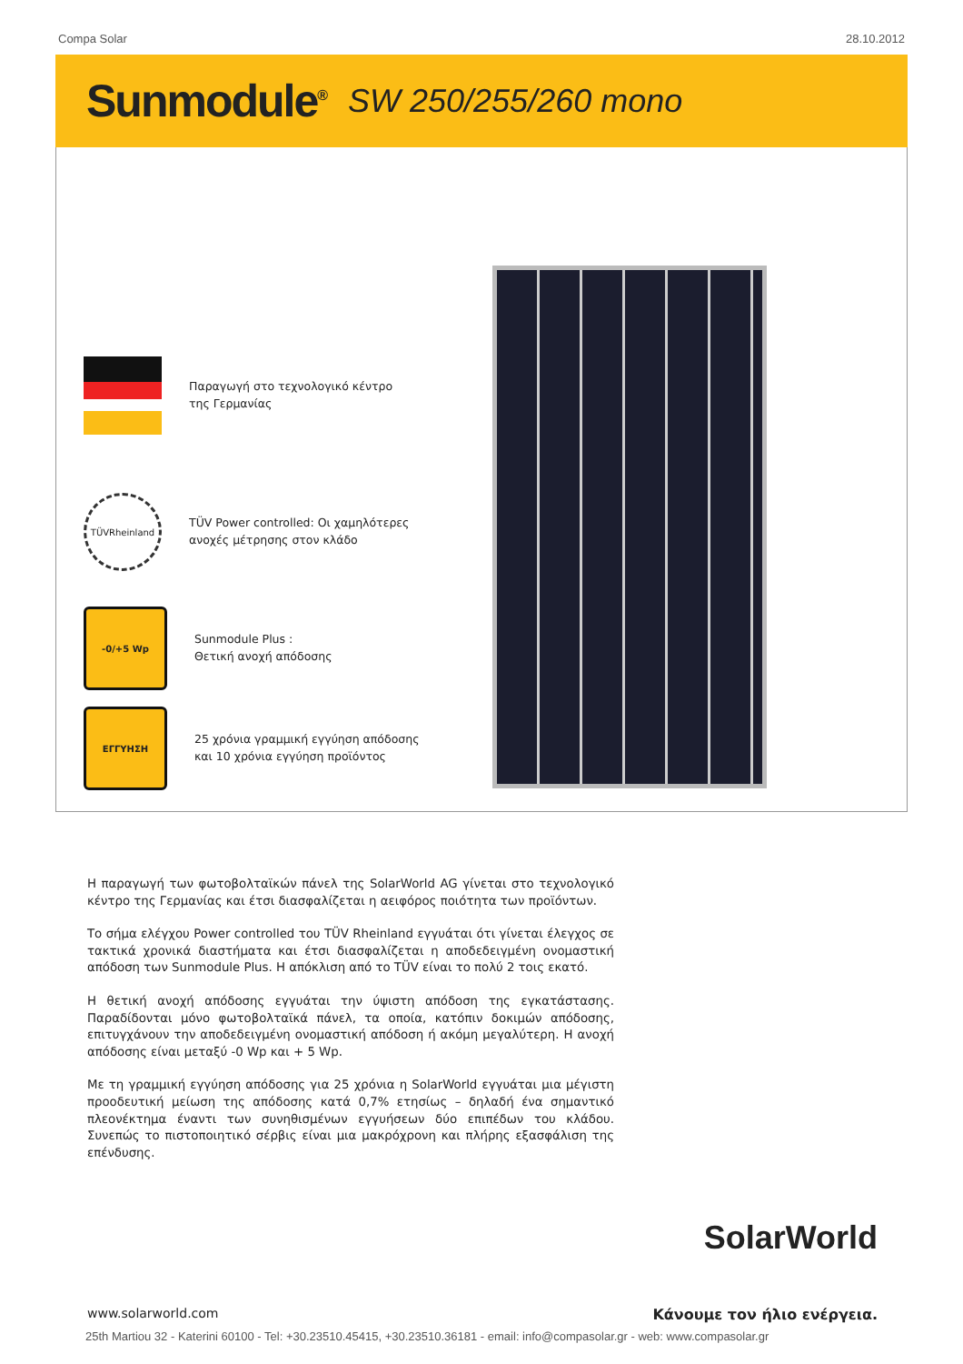Compa Solar 28.10.2012
Sunmodule<sup>®</sup> SW 250/255/260 mono
Παραγωγή στο τεχνολογικό κέντρο
της Γερμανίας
TÜVRheinland
TÜV Power controlled: Οι χαμηλότερες
ανοχές μέτρησης στον κλάδο
-0/+5 Wp
Sunmodule Plus :
Θετική ανοχή απόδοσης
ΕΓΓΥΗΣΗ
25 χρόνια γραμμική εγγύηση απόδοσης
και 10 χρόνια εγγύηση προϊόντος
Η παραγωγή των φωτοβολταϊκών πάνελ της SolarWorld AG γίνεται στο τεχνολογικό κέντρο της Γερμανίας και έτσι διασφαλίζεται η αειφόρος ποιότητα των προϊόντων.
Το σήμα ελέγχου Power controlled του TÜV Rheinland εγγυάται ότι γίνεται έλεγχος σε τακτικά χρονικά διαστήματα και έτσι διασφαλίζεται η αποδεδειγμένη ονομαστική απόδοση των Sunmodule Plus. Η απόκλιση από το TÜV είναι το πολύ 2 τοις εκατό.
Η θετική ανοχή απόδοσης εγγυάται την ύψιστη απόδοση της εγκατάστασης. Παραδίδονται μόνο φωτοβολταϊκά πάνελ, τα οποία, κατόπιν δοκιμών απόδοσης, επιτυγχάνουν την αποδεδειγμένη ονομαστική απόδοση ή ακόμη μεγαλύτερη. Η ανοχή απόδοσης είναι μεταξύ -0 Wp και + 5 Wp.
Με τη γραμμική εγγύηση απόδοσης για 25 χρόνια η SolarWorld εγγυάται μια μέγιστη προοδευτική μείωση της απόδοσης κατά 0,7% ετησίως – δηλαδή ένα σημαντικό πλεονέκτημα έναντι των συνηθισμένων εγγυήσεων δύο επιπέδων του κλάδου. Συνεπώς το πιστοποιητικό σέρβις είναι μια μακρόχρονη και πλήρης εξασφάλιση της επένδυσης.
SolarWorld
www.solarworld.com Κάνουμε τον ήλιο ενέργεια.
25th Martiou 32 - Katerini 60100 - Tel: +30.23510.45415, +30.23510.36181 - email: info@compasolar.gr - web: www.compasolar.gr